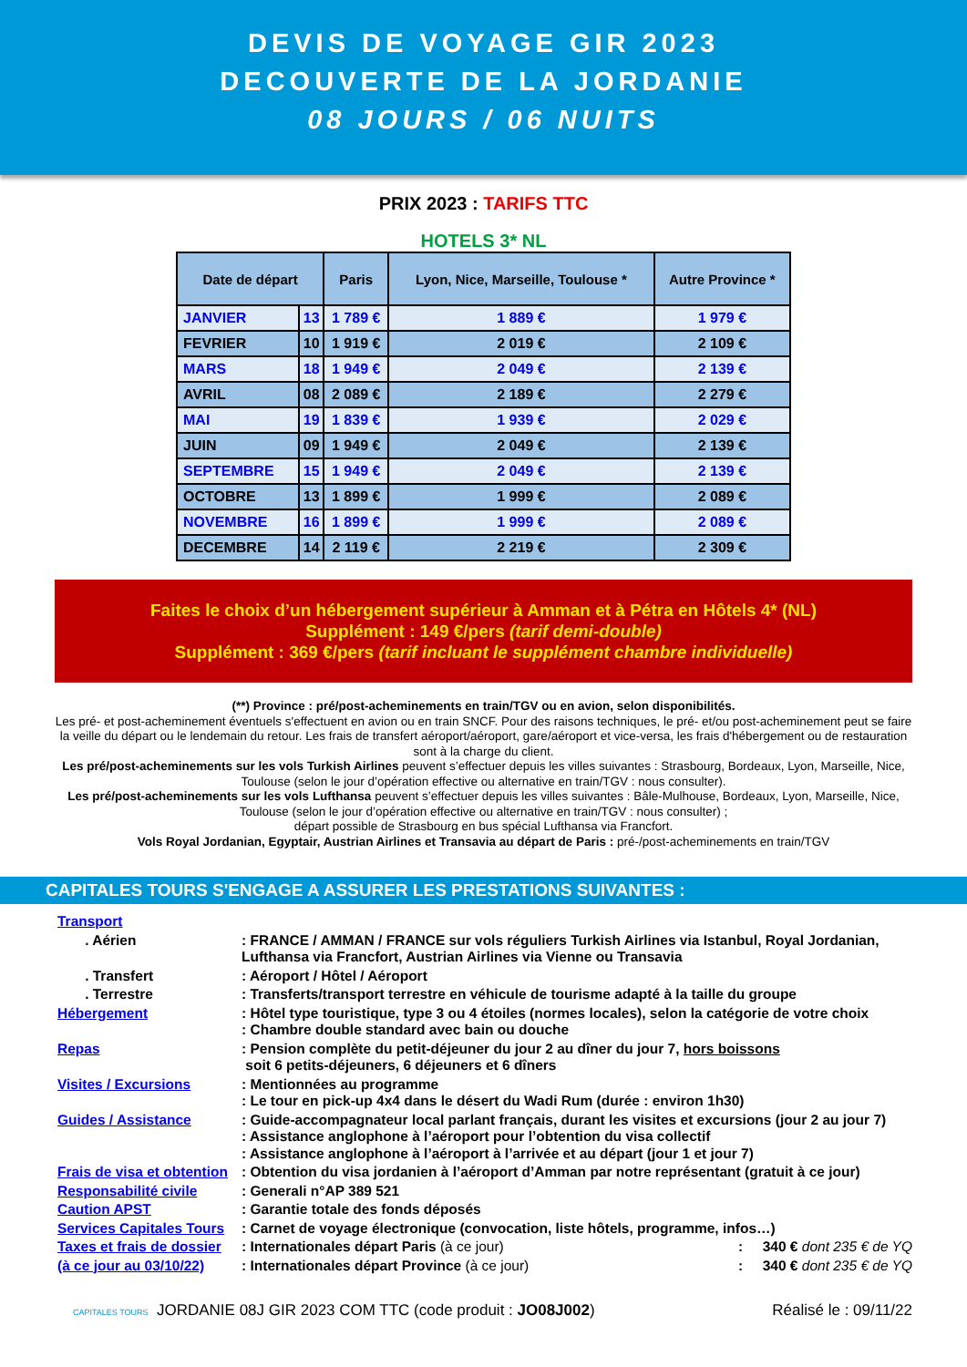DEVIS DE VOYAGE GIR 2023
DECOUVERTE DE LA JORDANIE
08 JOURS / 06 NUITS
PRIX 2023 : TARIFS TTC
HOTELS 3* NL
| Date de départ | | Paris | Lyon, Nice, Marseille, Toulouse * | Autre Province * |
| --- | --- | --- | --- | --- |
| JANVIER | 13 | 1 789 € | 1 889 € | 1 979 € |
| FEVRIER | 10 | 1 919 € | 2 019 € | 2 109 € |
| MARS | 18 | 1 949 € | 2 049 € | 2 139 € |
| AVRIL | 08 | 2 089 € | 2 189 € | 2 279 € |
| MAI | 19 | 1 839 € | 1 939 € | 2 029 € |
| JUIN | 09 | 1 949 € | 2 049 € | 2 139 € |
| SEPTEMBRE | 15 | 1 949 € | 2 049 € | 2 139 € |
| OCTOBRE | 13 | 1 899 € | 1 999 € | 2 089 € |
| NOVEMBRE | 16 | 1 899 € | 1 999 € | 2 089 € |
| DECEMBRE | 14 | 2 119 € | 2 219 € | 2 309 € |
Faites le choix d’un hébergement supérieur à Amman et à Pétra en Hôtels 4* (NL)
Supplément : 149 €/pers (tarif demi-double)
Supplément : 369 €/pers (tarif incluant le supplément chambre individuelle)
(**) Province : pré/post-acheminements en train/TGV ou en avion, selon disponibilités.
Les pré- et post-acheminement éventuels s'effectuent en avion ou en train SNCF. Pour des raisons techniques, le pré- et/ou post-acheminement peut se faire la veille du départ ou le lendemain du retour. Les frais de transfert aéroport/aéroport, gare/aéroport et vice-versa, les frais d'hébergement ou de restauration sont à la charge du client.
Les pré/post-acheminements sur les vols Turkish Airlines peuvent s’effectuer depuis les villes suivantes : Strasbourg, Bordeaux, Lyon, Marseille, Nice, Toulouse (selon le jour d’opération effective ou alternative en train/TGV : nous consulter).
Les pré/post-acheminements sur les vols Lufthansa peuvent s’effectuer depuis les villes suivantes : Bâle-Mulhouse, Bordeaux, Lyon, Marseille, Nice, Toulouse (selon le jour d’opération effective ou alternative en train/TGV : nous consulter) ;
départ possible de Strasbourg en bus spécial Lufthansa via Francfort.
Vols Royal Jordanian, Egyptair, Austrian Airlines et Transavia au départ de Paris : pré-/post-acheminements en train/TGV
CAPITALES TOURS S'ENGAGE A ASSURER LES PRESTATIONS SUIVANTES :
Transport
. Aérien : FRANCE / AMMAN / FRANCE sur vols réguliers Turkish Airlines via Istanbul, Royal Jordanian, Lufthansa via Francfort, Austrian Airlines via Vienne ou Transavia
. Transfert : Aéroport / Hôtel / Aéroport
. Terrestre : Transferts/transport terrestre en véhicule de tourisme adapté à la taille du groupe
Hébergement : Hôtel type touristique, type 3 ou 4 étoiles (normes locales), selon la catégorie de votre choix
: Chambre double standard avec bain ou douche
Repas : Pension complète du petit-déjeuner du jour 2 au dîner du jour 7, hors boissons
soit 6 petits-déjeuners, 6 déjeuners et 6 dîners
Visites / Excursions : Mentionnées au programme
: Le tour en pick-up 4x4 dans le désert du Wadi Rum (durée : environ 1h30)
Guides / Assistance : Guide-accompagnateur local parlant français, durant les visites et excursions (jour 2 au jour 7)
: Assistance anglophone à l’aéroport pour l’obtention du visa collectif
: Assistance anglophone à l’aéroport à l’arrivée et au départ (jour 1 et jour 7)
Frais de visa et obtention
: Obtention du visa jordanien à l’aéroport d’Amman par notre représentant (gratuit à ce jour)
Responsabilité civile : Generali n°AP 389 521
Caution APST : Garantie totale des fonds déposés
Services Capitales Tours
: Carnet de voyage électronique (convocation, liste hôtels, programme, infos…)
Taxes et frais de dossier
: Internationales départ Paris (à ce jour): 340 € dont 235 € de YQ
(à ce jour au 03/10/22)
: Internationales départ Province (à ce jour): 340 € dont 235 € de YQ
CAPITALES TOURS JORDANIE 08J GIR 2023 COM TTC (code produit : JO08J002) Réalisé le : 09/11/22